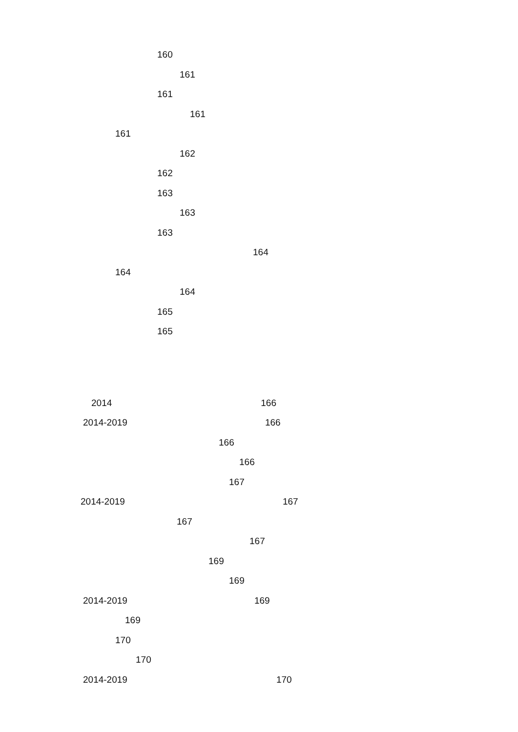160
161
161
161
161
162
162
163
163
163
164
164
164
165
165
2014 166
2014-2019 166
166
166
167
2014-2019 167
167
167
169
169
2014-2019 169
169
170
170
2014-2019 170